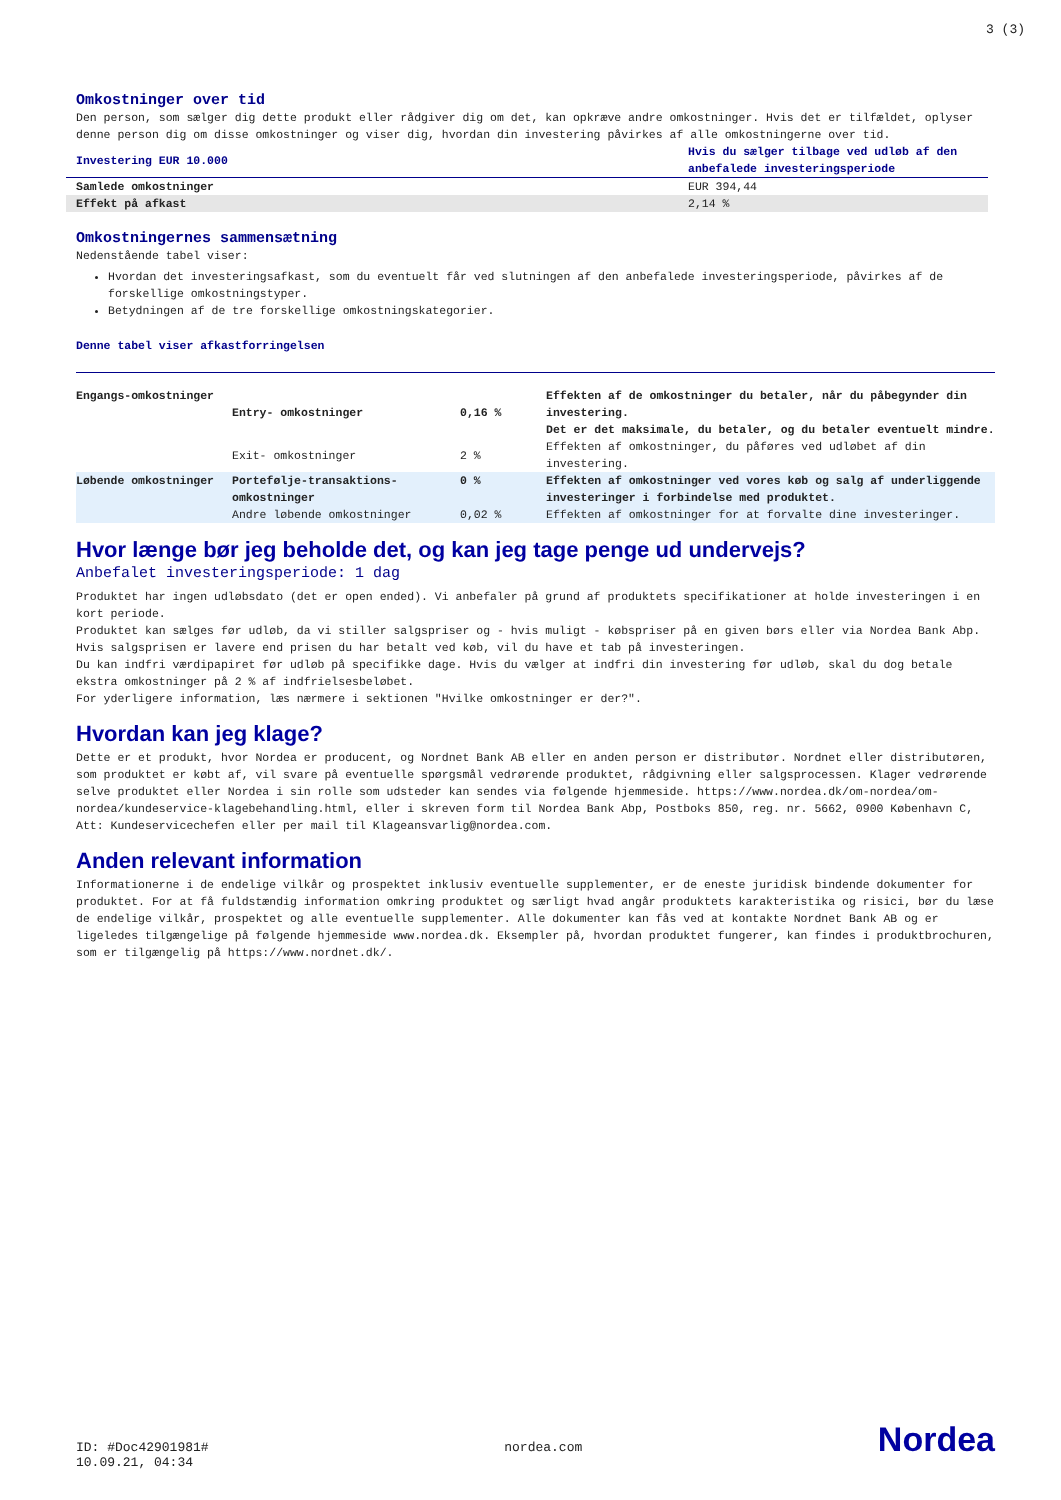3 (3)
Omkostninger over tid
Den person, som sælger dig dette produkt eller rådgiver dig om det, kan opkræve andre omkostninger. Hvis det er tilfældet, oplyser denne person dig om disse omkostninger og viser dig, hvordan din investering påvirkes af alle omkostningerne over tid.
| Investering EUR 10.000 | Hvis du sælger tilbage ved udløb af den anbefalede investeringsperiode |
| Samlede omkostninger | EUR 394,44 |
| Effekt på afkast | 2,14 % |
Omkostningernes sammensætning
Nedenstående tabel viser:
Hvordan det investeringsafkast, som du eventuelt får ved slutningen af den anbefalede investeringsperiode, påvirkes af de forskellige omkostningstyper.
Betydningen af de tre forskellige omkostningskategorier.
Denne tabel viser afkastforringelsen
| Engangs-omkostninger | Entry- omkostninger | 0,16 % | Effekten af de omkostninger du betaler, når du påbegynder din investering. Det er det maksimale, du betaler, og du betaler eventuelt mindre. |
| | Exit- omkostninger | 2 % | Effekten af omkostninger, du påføres ved udløbet af din investering. |
| Løbende omkostninger | Portefølje-transaktions-omkostninger | 0 % | Effekten af omkostninger ved vores køb og salg af underliggende investeringer i forbindelse med produktet. |
| | Andre løbende omkostninger | 0,02 % | Effekten af omkostninger for at forvalte dine investeringer. |
Hvor længe bør jeg beholde det, og kan jeg tage penge ud undervejs?
Anbefalet investeringsperiode: 1 dag
Produktet har ingen udløbsdato (det er open ended). Vi anbefaler på grund af produktets specifikationer at holde investeringen i en kort periode.
Produktet kan sælges før udløb, da vi stiller salgspriser og - hvis muligt - købspriser på en given børs eller via Nordea Bank Abp. Hvis salgsprisen er lavere end prisen du har betalt ved køb, vil du have et tab på investeringen.
Du kan indfri værdipapiret før udløb på specifikke dage. Hvis du vælger at indfri din investering før udløb, skal du dog betale ekstra omkostninger på 2 % af indfrielsesbeløbet.
For yderligere information, læs nærmere i sektionen "Hvilke omkostninger er der?".
Hvordan kan jeg klage?
Dette er et produkt, hvor Nordea er producent, og Nordnet Bank AB eller en anden person er distributør. Nordnet eller distributøren, som produktet er købt af, vil svare på eventuelle spørgsmål vedrørende produktet, rådgivning eller salgsprocessen. Klager vedrørende selve produktet eller Nordea i sin rolle som udsteder kan sendes via følgende hjemmeside. https://www.nordea.dk/om-nordea/om-nordea/kundeservice-klagebehandling.html, eller i skreven form til Nordea Bank Abp, Postboks 850, reg. nr. 5662, 0900 København C, Att: Kundeservicechefen eller per mail til Klageansvarlig@nordea.com.
Anden relevant information
Informationerne i de endelige vilkår og prospektet inklusiv eventuelle supplementer, er de eneste juridisk bindende dokumenter for produktet. For at få fuldstændig information omkring produktet og særligt hvad angår produktets karakteristika og risici, bør du læse de endelige vilkår, prospektet og alle eventuelle supplementer. Alle dokumenter kan fås ved at kontakte Nordnet Bank AB og er ligeledes tilgængelige på følgende hjemmeside www.nordea.dk. Eksempler på, hvordan produktet fungerer, kan findes i produktbrochuren, som er tilgængelig på https://www.nordnet.dk/.
ID: #Doc42901981#
10.09.21, 04:34
nordea.com
Nordea